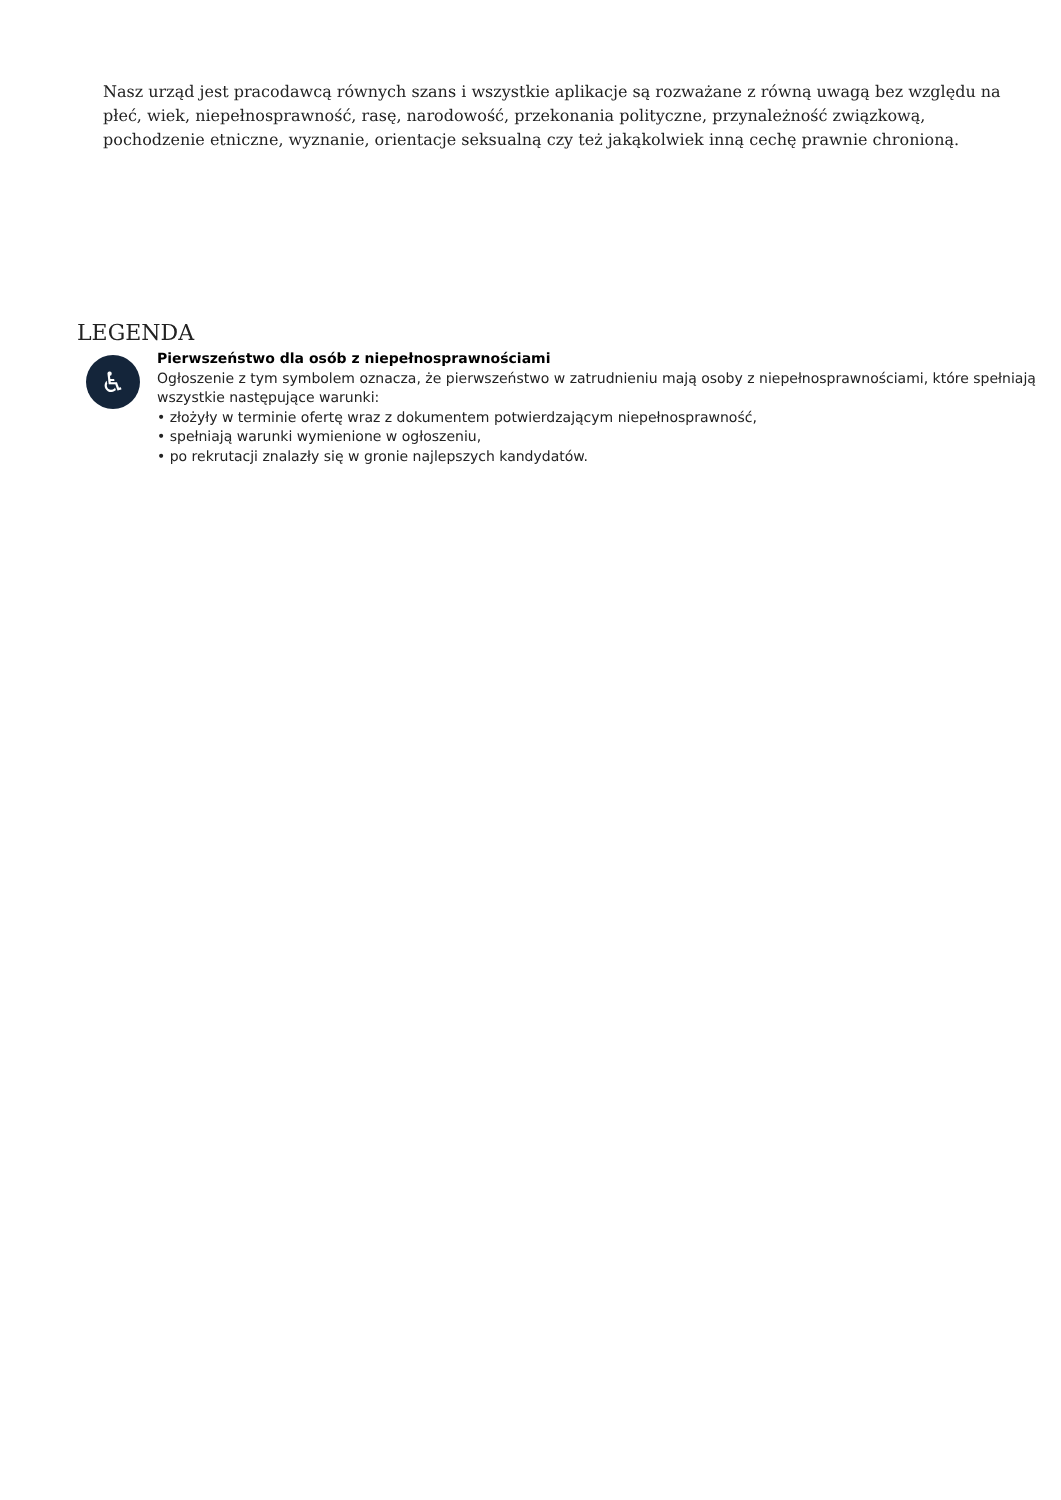Nasz urząd jest pracodawcą równych szans i wszystkie aplikacje są rozważane z równą uwagą bez względu na płeć, wiek, niepełnosprawność, rasę, narodowość, przekonania polityczne, przynależność związkową, pochodzenie etniczne, wyznanie, orientacje seksualną czy też jakąkolwiek inną cechę prawnie chronioną.
LEGENDA
♿
Pierwszeństwo dla osób z niepełnosprawnościami
Ogłoszenie z tym symbolem oznacza, że pierwszeństwo w zatrudnieniu mają osoby z niepełnosprawnościami, które spełniają wszystkie następujące warunki:
• złożyły w terminie ofertę wraz z dokumentem potwierdzającym niepełnosprawność,
• spełniają warunki wymienione w ogłoszeniu,
• po rekrutacji znalazły się w gronie najlepszych kandydatów.